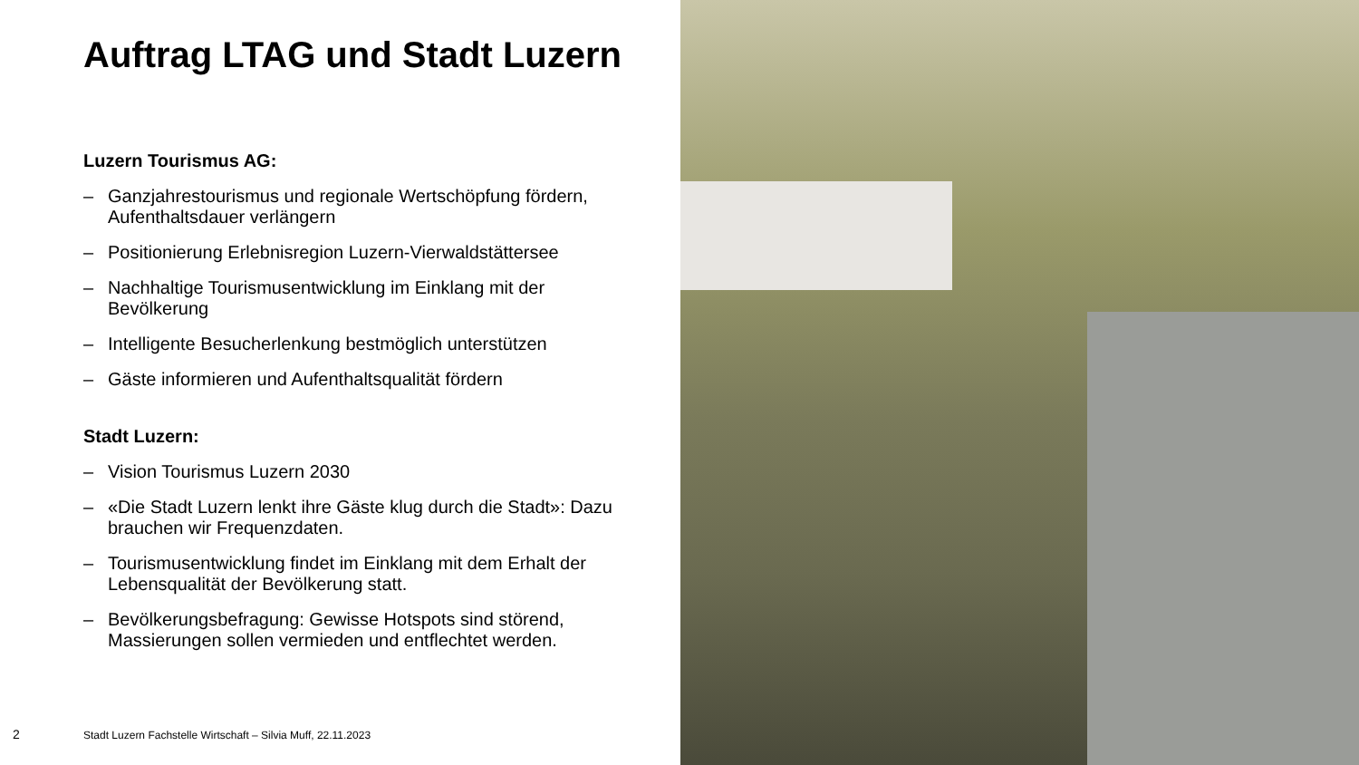Auftrag LTAG und Stadt Luzern
Luzern Tourismus AG:
– Ganzjahrestourismus und regionale Wertschöpfung fördern, Aufenthaltsdauer verlängern
– Positionierung Erlebnisregion Luzern-Vierwaldstättersee
– Nachhaltige Tourismusentwicklung im Einklang mit der Bevölkerung
– Intelligente Besucherlenkung bestmöglich unterstützen
– Gäste informieren und Aufenthaltsqualität fördern
Stadt Luzern:
– Vision Tourismus Luzern 2030
– «Die Stadt Luzern lenkt ihre Gäste klug durch die Stadt»: Dazu brauchen wir Frequenzdaten.
– Tourismusentwicklung findet im Einklang mit dem Erhalt der Lebensqualität der Bevölkerung statt.
– Bevölkerungsbefragung: Gewisse Hotspots sind störend, Massierungen sollen vermieden und entflechtet werden.
2
Stadt Luzern Fachstelle Wirtschaft – Silvia Muff, 22.11.2023